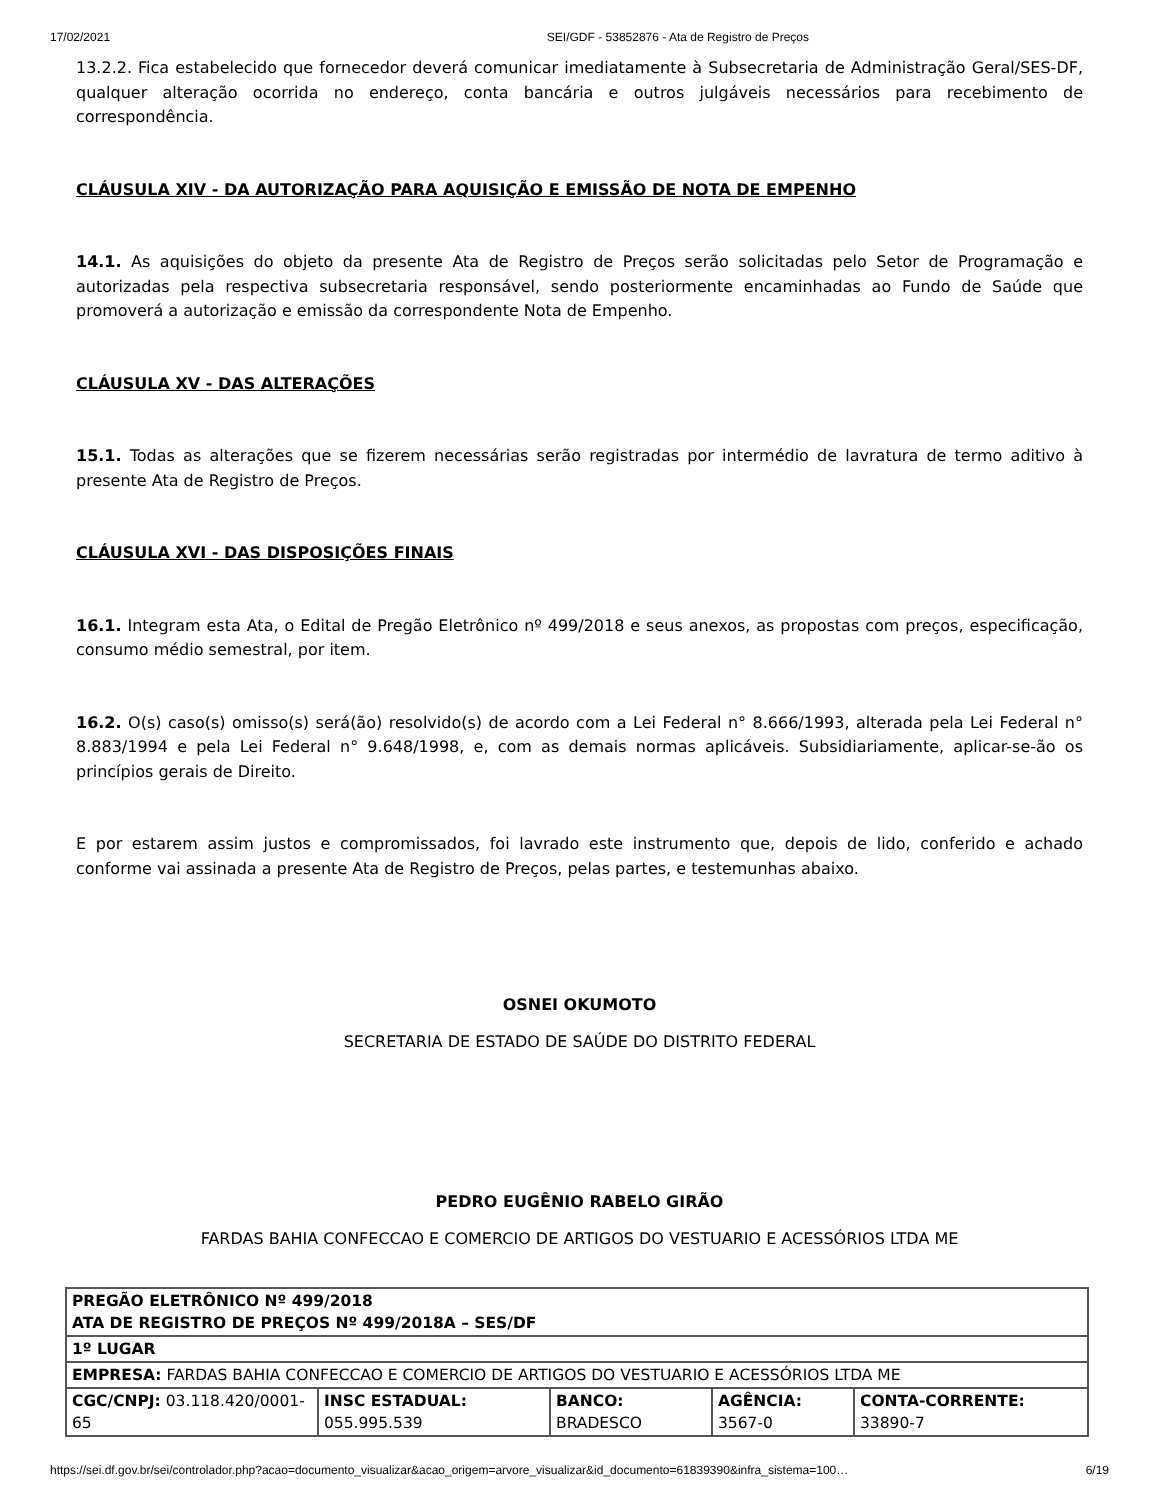17/02/2021 SEI/GDF - 53852876 - Ata de Registro de Preços
13.2.2. Fica estabelecido que fornecedor deverá comunicar imediatamente à Subsecretaria de Administração Geral/SES-DF, qualquer alteração ocorrida no endereço, conta bancária e outros julgáveis necessários para recebimento de correspondência.
CLÁUSULA XIV - DA AUTORIZAÇÃO PARA AQUISIÇÃO E EMISSÃO DE NOTA DE EMPENHO
14.1. As aquisições do objeto da presente Ata de Registro de Preços serão solicitadas pelo Setor de Programação e autorizadas pela respectiva subsecretaria responsável, sendo posteriormente encaminhadas ao Fundo de Saúde que promoverá a autorização e emissão da correspondente Nota de Empenho.
CLÁUSULA XV - DAS ALTERAÇÕES
15.1. Todas as alterações que se fizerem necessárias serão registradas por intermédio de lavratura de termo aditivo à presente Ata de Registro de Preços.
CLÁUSULA XVI - DAS DISPOSIÇÕES FINAIS
16.1. Integram esta Ata, o Edital de Pregão Eletrônico nº 499/2018 e seus anexos, as propostas com preços, especificação, consumo médio semestral, por item.
16.2. O(s) caso(s) omisso(s) será(ão) resolvido(s) de acordo com a Lei Federal n° 8.666/1993, alterada pela Lei Federal n° 8.883/1994 e pela Lei Federal n° 9.648/1998, e, com as demais normas aplicáveis. Subsidiariamente, aplicar-se-ão os princípios gerais de Direito.
E por estarem assim justos e compromissados, foi lavrado este instrumento que, depois de lido, conferido e achado conforme vai assinada a presente Ata de Registro de Preços, pelas partes, e testemunhas abaixo.
OSNEI OKUMOTO
SECRETARIA DE ESTADO DE SAÚDE DO DISTRITO FEDERAL
PEDRO EUGÊNIO RABELO GIRÃO
FARDAS BAHIA CONFECCAO E COMERCIO DE ARTIGOS DO VESTUARIO E ACESSÓRIOS LTDA ME
| PREGÃO ELETRÔNICO Nº 499/2018 ATA DE REGISTRO DE PREÇOS Nº 499/2018A – SES/DF | | | | |
| 1º LUGAR | | | | |
| EMPRESA: FARDAS BAHIA CONFECCAO E COMERCIO DE ARTIGOS DO VESTUARIO E ACESSÓRIOS LTDA ME | | | | |
| CGC/CNPJ: 03.118.420/0001-65 | INSC ESTADUAL: 055.995.539 | BANCO: BRADESCO | AGÊNCIA: 3567-0 | CONTA-CORRENTE: 33890-7 |
https://sei.df.gov.br/sei/controlador.php?acao=documento_visualizar&acao_origem=arvore_visualizar&id_documento=61839390&infra_sistema=100… 6/19